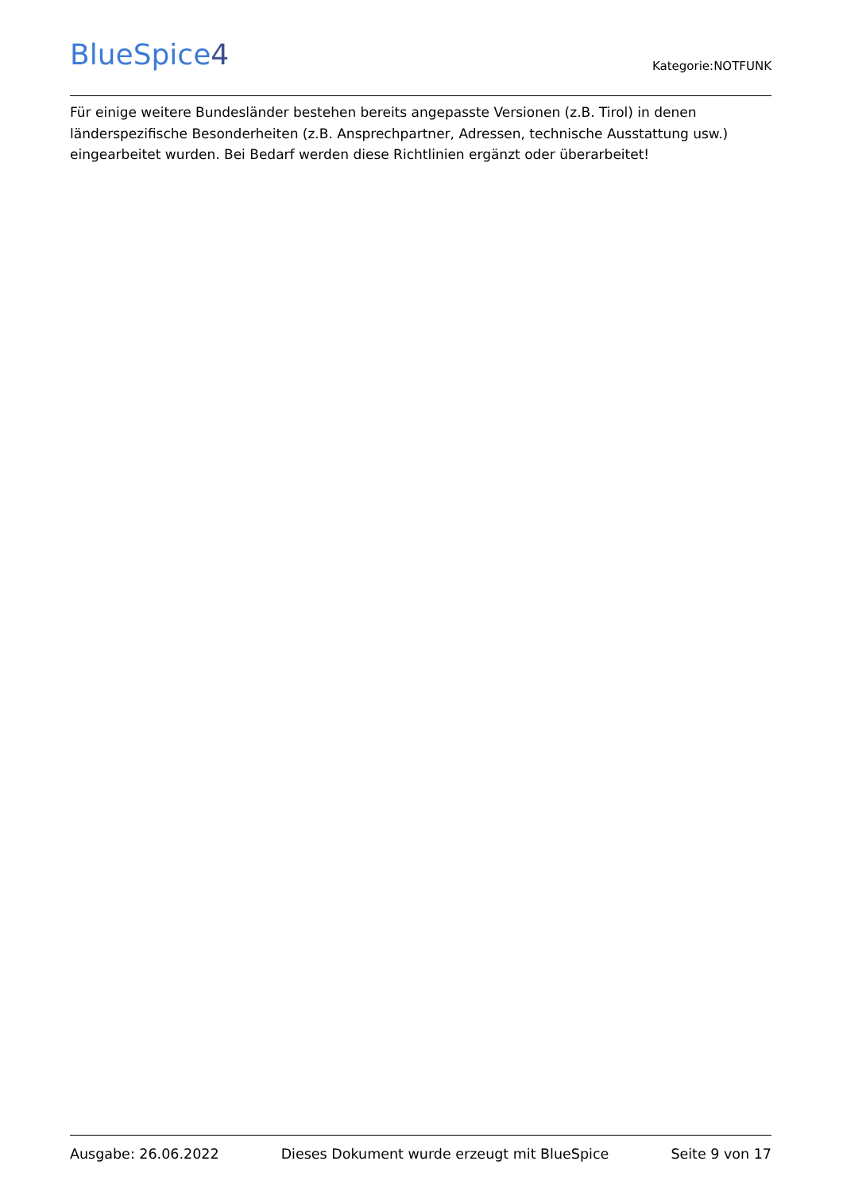BlueSpice4
Kategorie:NOTFUNK
Für einige weitere Bundesländer bestehen bereits angepasste Versionen (z.B. Tirol) in denen länderspezifische Besonderheiten (z.B. Ansprechpartner, Adressen, technische Ausstattung usw.) eingearbeitet wurden. Bei Bedarf werden diese Richtlinien ergänzt oder überarbeitet!
Ausgabe: 26.06.2022 Dieses Dokument wurde erzeugt mit BlueSpice Seite 9 von 17